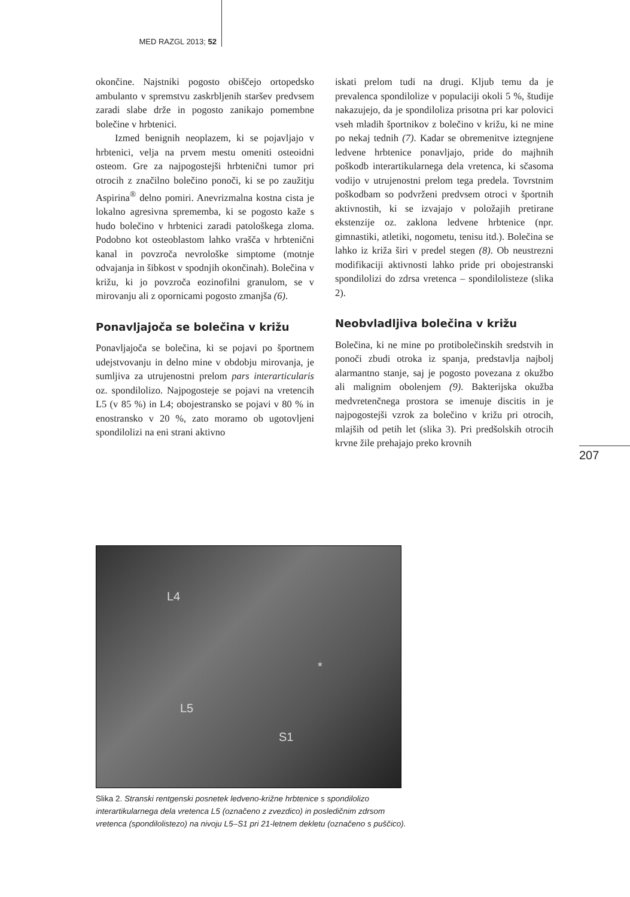MED RAZGL 2013; 52
okončine. Najstniki pogosto obiščejo ortopedsko ambulanto v spremstvu zaskrbljenih staršev predvsem zaradi slabe drže in pogosto zanikajo pomembne bolečine v hrbtenici.
Izmed benignih neoplazem, ki se pojavljajo v hrbtenici, velja na prvem mestu omeniti osteoidni osteom. Gre za najpogostejši hrbtenični tumor pri otrocih z značilno bolečino ponoči, ki se po zaužitju Aspirina<sup>®</sup> delno pomiri. Anevrizmalna kostna cista je lokalno agresivna sprememba, ki se pogosto kaže s hudo bolečino v hrbtenici zaradi patološkega zloma. Podobno kot osteoblastom lahko vrašča v hrbtenični kanal in povzroča nevrološke simptome (motnje odvajanja in šibkost v spodnjih okončinah). Bolečina v križu, ki jo povzroča eozinofilni granulom, se v mirovanju ali z opornicami pogosto zmanjša (6).
Ponavljajoča se bolečina v križu
Ponavljajoča se bolečina, ki se pojavi po športnem udejstvovanju in delno mine v obdobju mirovanja, je sumljiva za utrujenostni prelom pars interarticularis oz. spondilolizo. Najpogosteje se pojavi na vretencih L5 (v 85 %) in L4; obojestransko se pojavi v 80 % in enostransko v 20 %, zato moramo ob ugotovljeni spondilolizi na eni strani aktivno
iskati prelom tudi na drugi. Kljub temu da je prevalenca spondilolize v populaciji okoli 5 %, študije nakazujejo, da je spondiloliza prisotna pri kar polovici vseh mladih športnikov z bolečino v križu, ki ne mine po nekaj tednih (7). Kadar se obremenitve iztegnjene ledvene hrbtenice ponavljajo, pride do majhnih poškodb interartikularnega dela vretenca, ki sčasoma vodijo v utrujenostni prelom tega predela. Tovrstnim poškodbam so podvrženi predvsem otroci v športnih aktivnostih, ki se izvajajo v položajih pretirane ekstenzije oz. zaklona ledvene hrbtenice (npr. gimnastiki, atletiki, nogometu, tenisu itd.). Bolečina se lahko iz križa širi v predel stegen (8). Ob neustrezni modifikaciji aktivnosti lahko pride pri obojestranski spondilolizi do zdrsa vretenca – spondilolisteze (slika 2).
Neobvladljiva bolečina v križu
Bolečina, ki ne mine po protibolečinskih sredstvih in ponoči zbudi otroka iz spanja, predstavlja najbolj alarmantno stanje, saj je pogosto povezana z okužbo ali malignim obolenjem (9). Bakterijska okužba medvretenčnega prostora se imenuje discitis in je najpogostejši vzrok za bolečino v križu pri otrocih, mlajših od petih let (slika 3). Pri predšolskih otrocih krvne žile prehajajo preko krovnih
207
L4
*
L5
S1
Slika 2. Stranski rentgenski posnetek ledveno-križne hrbtenice s spondilolizo interartikularnega dela vretenca L5 (označeno z zvezdico) in posledičnim zdrsom vretenca (spondilolistezo) na nivoju L5–S1 pri 21-letnem dekletu (označeno s puščico).